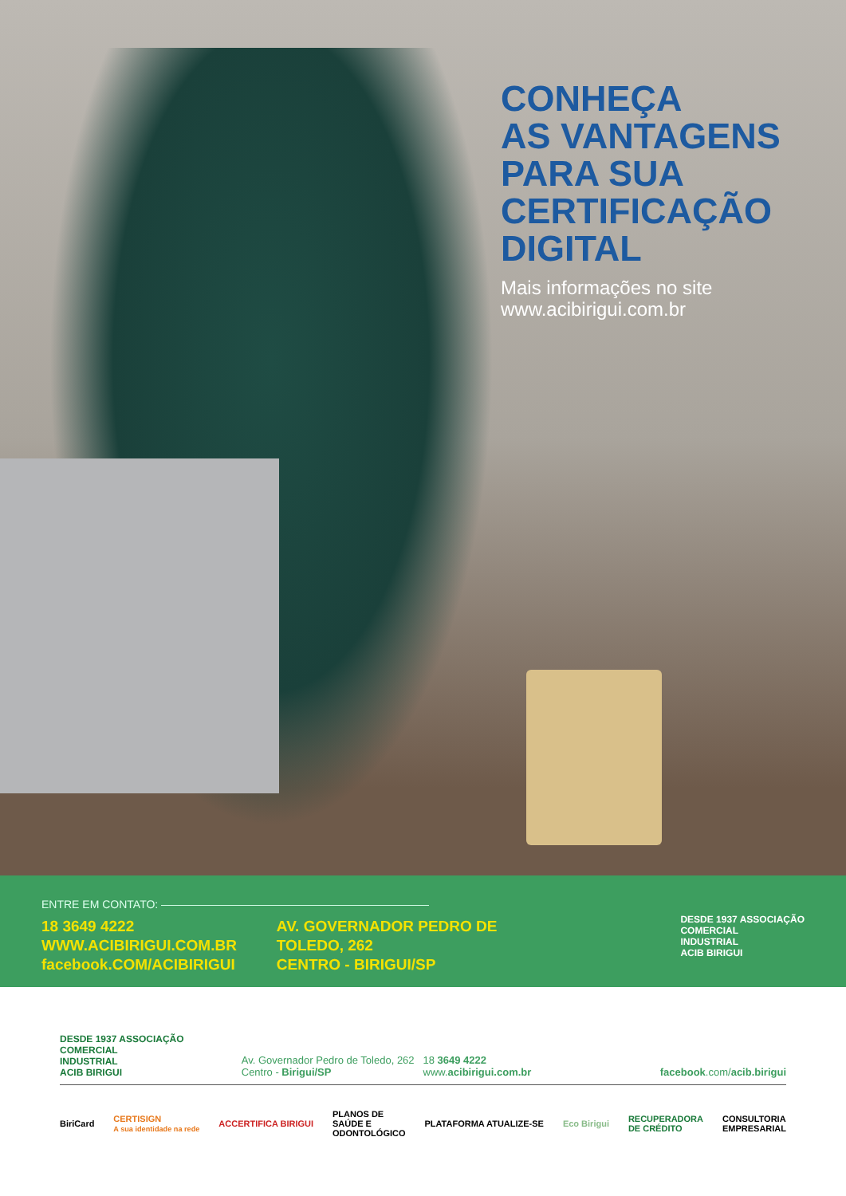CONHEÇA
AS VANTAGENS
PARA SUA
CERTIFICAÇÃO
DIGITAL
Mais informações no site
www.acibirigui.com.br
ENTRE EM CONTATO: ————————————————————————
18 3649 4222
WWW.ACIBIRIGUI.COM.BR
facebook.COM/ACIBIRIGUI
AV. GOVERNADOR PEDRO DE
TOLEDO, 262
CENTRO - BIRIGUI/SP
DESDE 1937 ASSOCIAÇÃO
COMERCIAL
INDUSTRIAL
ACIB BIRIGUI
DESDE 1937 ASSOCIAÇÃO
COMERCIAL
INDUSTRIAL
ACIB BIRIGUI
Av. Governador Pedro de Toledo, 262
Centro - Birigui/SP
18 3649 4222
www.acibirigui.com.br
facebook.com/acib.birigui
BiriCard CERTISIGN
A sua identidade na rede ACCERTIFICA BIRIGUI PLANOS DE
SAÚDE E
ODONTOLÓGICO PLATAFORMA ATUALIZE-SE Eco Birigui RECUPERADORA
DE CRÉDITO CONSULTORIA
EMPRESARIAL